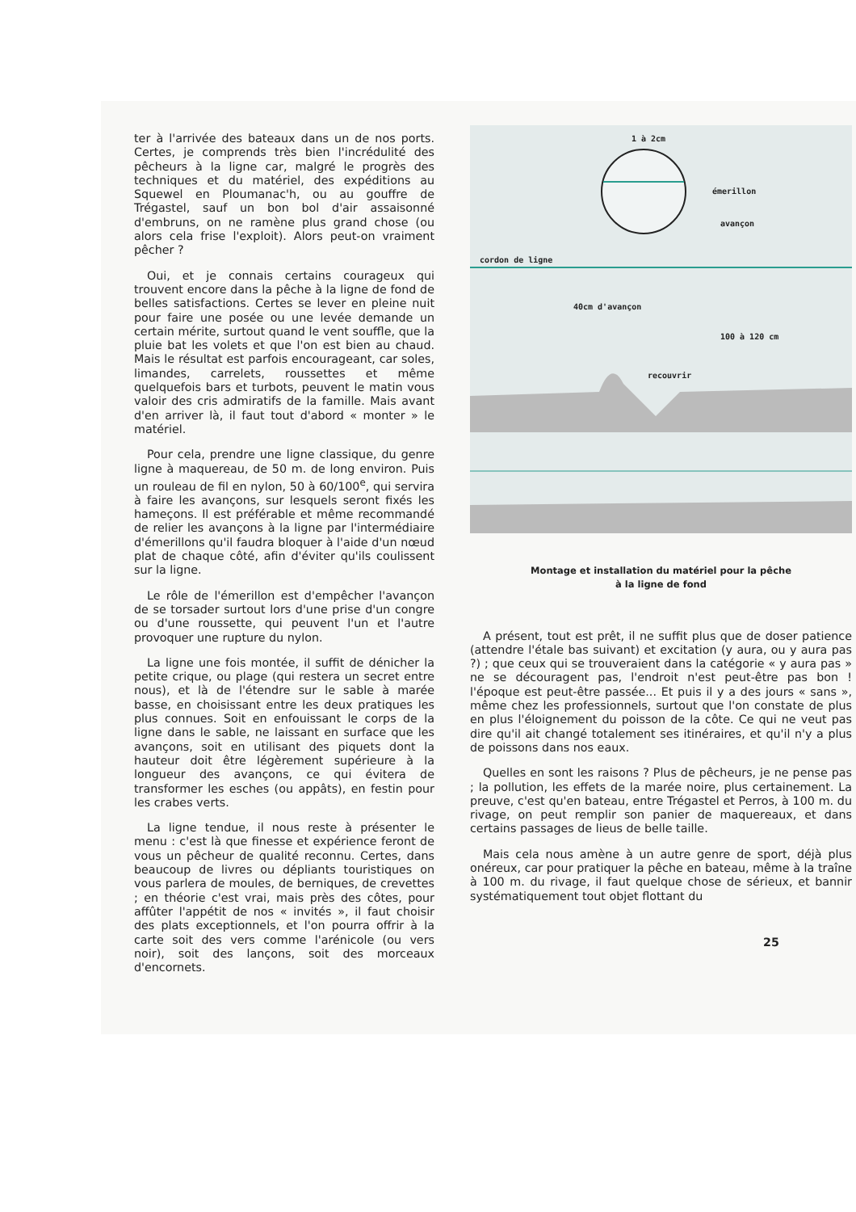ter à l'arrivée des bateaux dans un de nos ports. Certes, je comprends très bien l'incrédulité des pêcheurs à la ligne car, malgré le progrès des techniques et du matériel, des expéditions au Squewel en Ploumanac'h, ou au gouffre de Trégastel, sauf un bon bol d'air assaisonné d'embruns, on ne ramène plus grand chose (ou alors cela frise l'exploit). Alors peut-on vraiment pêcher ?
Oui, et je connais certains courageux qui trouvent encore dans la pêche à la ligne de fond de belles satisfactions. Certes se lever en pleine nuit pour faire une posée ou une levée demande un certain mérite, surtout quand le vent souffle, que la pluie bat les volets et que l'on est bien au chaud. Mais le résultat est parfois encourageant, car soles, limandes, carrelets, roussettes et même quelquefois bars et turbots, peuvent le matin vous valoir des cris admiratifs de la famille. Mais avant d'en arriver là, il faut tout d'abord « monter » le matériel.
Pour cela, prendre une ligne classique, du genre ligne à maquereau, de 50 m. de long environ. Puis un rouleau de fil en nylon, 50 à 60/100<sup>e</sup>, qui servira à faire les avançons, sur lesquels seront fixés les hameçons. Il est préférable et même recommandé de relier les avançons à la ligne par l'intermédiaire d'émerillons qu'il faudra bloquer à l'aide d'un nœud plat de chaque côté, afin d'éviter qu'ils coulissent sur la ligne.
Le rôle de l'émerillon est d'empêcher l'avançon de se torsader surtout lors d'une prise d'un congre ou d'une roussette, qui peuvent l'un et l'autre provoquer une rupture du nylon.
La ligne une fois montée, il suffit de dénicher la petite crique, ou plage (qui restera un secret entre nous), et là de l'étendre sur le sable à marée basse, en choisissant entre les deux pratiques les plus connues. Soit en enfouissant le corps de la ligne dans le sable, ne laissant en surface que les avançons, soit en utilisant des piquets dont la hauteur doit être légèrement supérieure à la longueur des avançons, ce qui évitera de transformer les esches (ou appâts), en festin pour les crabes verts.
La ligne tendue, il nous reste à présenter le menu : c'est là que finesse et expérience feront de vous un pêcheur de qualité reconnu. Certes, dans beaucoup de livres ou dépliants touristiques on vous parlera de moules, de berniques, de crevettes ; en théorie c'est vrai, mais près des côtes, pour affûter l'appétit de nos « invités », il faut choisir des plats exceptionnels, et l'on pourra offrir à la carte soit des vers comme l'arénicole (ou vers noir), soit des lançons, soit des morceaux d'encornets.
1 à 2cm
émerillon
avançon
cordon de ligne
40cm d'avançon
100 à 120 cm
recouvrir
Montage et installation du matériel pour la pêche
à la ligne de fond
A présent, tout est prêt, il ne suffit plus que de doser patience (attendre l'étale bas suivant) et excitation (y aura, ou y aura pas ?) ; que ceux qui se trouveraient dans la catégorie « y aura pas » ne se découragent pas, l'endroit n'est peut-être pas bon ! l'époque est peut-être passée... Et puis il y a des jours « sans », même chez les professionnels, surtout que l'on constate de plus en plus l'éloignement du poisson de la côte. Ce qui ne veut pas dire qu'il ait changé totalement ses itinéraires, et qu'il n'y a plus de poissons dans nos eaux.
Quelles en sont les raisons ? Plus de pêcheurs, je ne pense pas ; la pollution, les effets de la marée noire, plus certainement. La preuve, c'est qu'en bateau, entre Trégastel et Perros, à 100 m. du rivage, on peut remplir son panier de maquereaux, et dans certains passages de lieus de belle taille.
Mais cela nous amène à un autre genre de sport, déjà plus onéreux, car pour pratiquer la pêche en bateau, même à la traîne à 100 m. du rivage, il faut quelque chose de sérieux, et bannir systématiquement tout objet flottant du
25